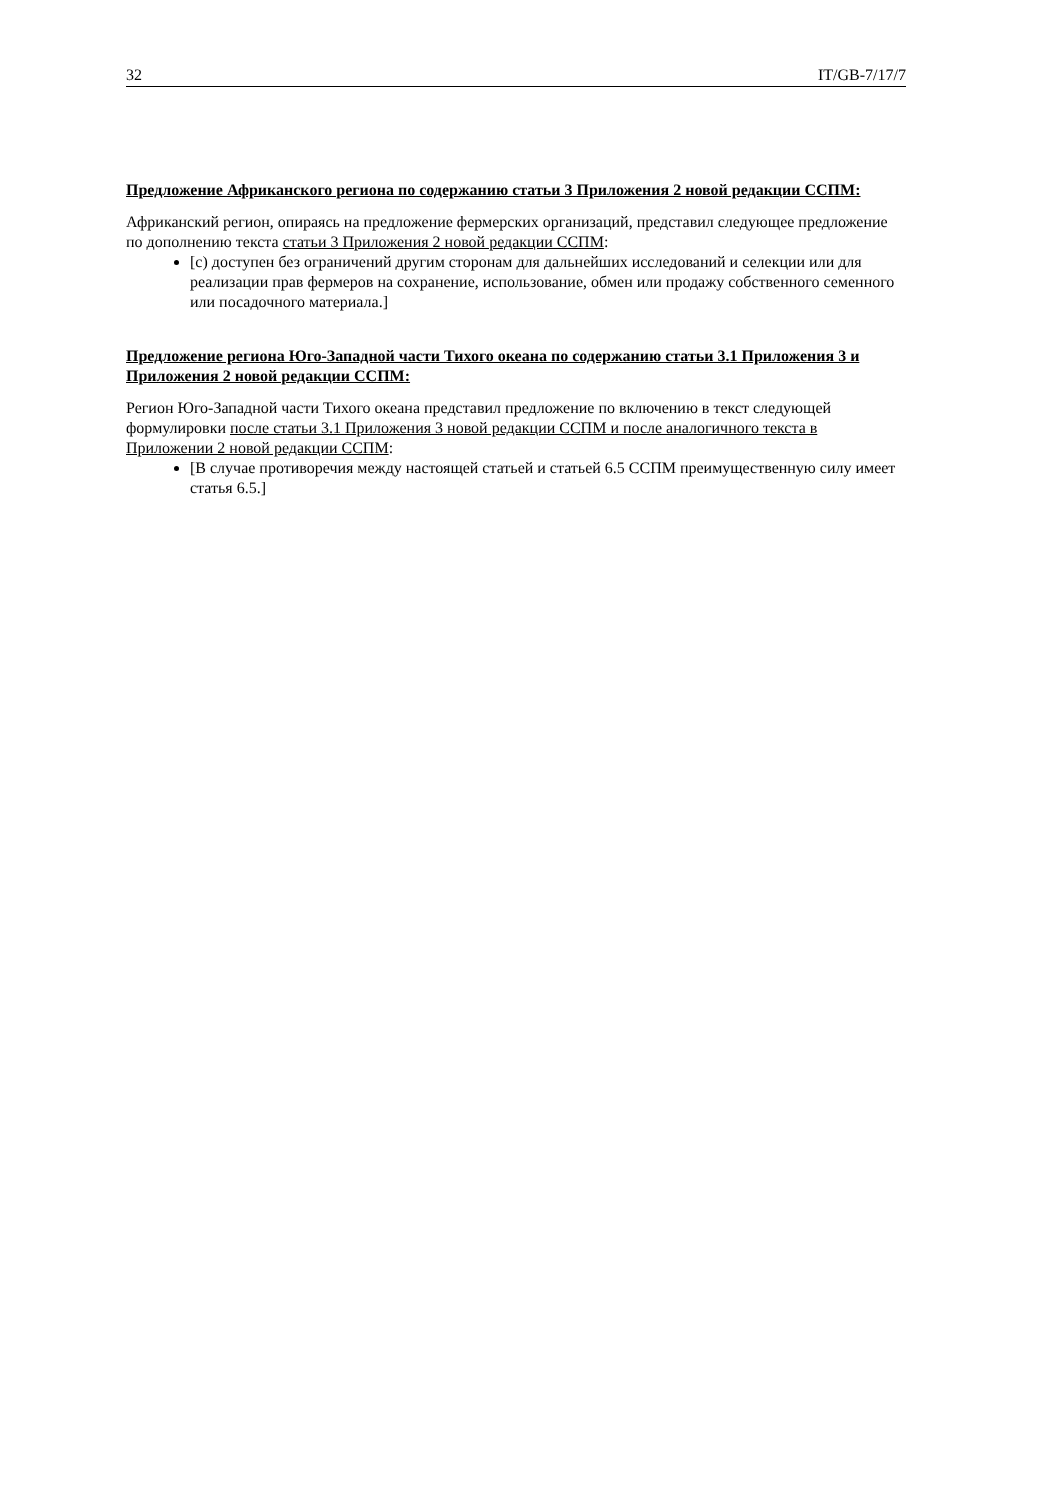32 IT/GB-7/17/7
Предложение Африканского региона по содержанию статьи 3 Приложения 2 новой редакции ССПМ:
Африканский регион, опираясь на предложение фермерских организаций, представил следующее предложение по дополнению текста статьи 3 Приложения 2 новой редакции ССПМ:
[c) доступен без ограничений другим сторонам для дальнейших исследований и селекции или для реализации прав фермеров на сохранение, использование, обмен или продажу собственного семенного или посадочного материала.]
Предложение региона Юго-Западной части Тихого океана по содержанию статьи 3.1 Приложения 3 и Приложения 2 новой редакции ССПМ:
Регион Юго-Западной части Тихого океана представил предложение по включению в текст следующей формулировки после статьи 3.1 Приложения 3 новой редакции ССПМ и после аналогичного текста в Приложении 2 новой редакции ССПМ:
[В случае противоречия между настоящей статьей и статьей 6.5 ССПМ преимущественную силу имеет статья 6.5.]